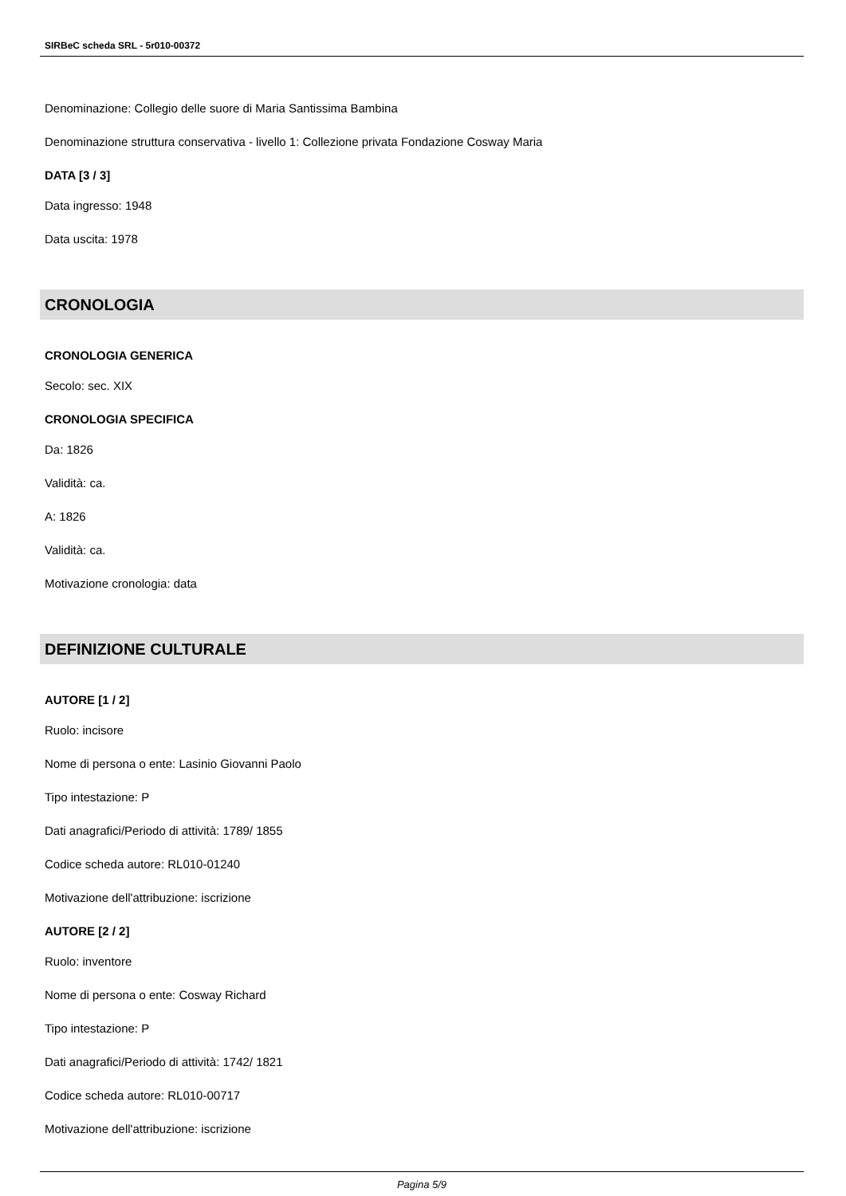SIRBeC scheda SRL - 5r010-00372
Denominazione: Collegio delle suore di Maria Santissima Bambina
Denominazione struttura conservativa - livello 1: Collezione privata Fondazione Cosway Maria
DATA [3 / 3]
Data ingresso: 1948
Data uscita: 1978
CRONOLOGIA
CRONOLOGIA GENERICA
Secolo: sec. XIX
CRONOLOGIA SPECIFICA
Da: 1826
Validità: ca.
A: 1826
Validità: ca.
Motivazione cronologia: data
DEFINIZIONE CULTURALE
AUTORE [1 / 2]
Ruolo: incisore
Nome di persona o ente: Lasinio Giovanni Paolo
Tipo intestazione: P
Dati anagrafici/Periodo di attività: 1789/ 1855
Codice scheda autore: RL010-01240
Motivazione dell'attribuzione: iscrizione
AUTORE [2 / 2]
Ruolo: inventore
Nome di persona o ente: Cosway Richard
Tipo intestazione: P
Dati anagrafici/Periodo di attività: 1742/ 1821
Codice scheda autore: RL010-00717
Motivazione dell'attribuzione: iscrizione
Pagina 5/9